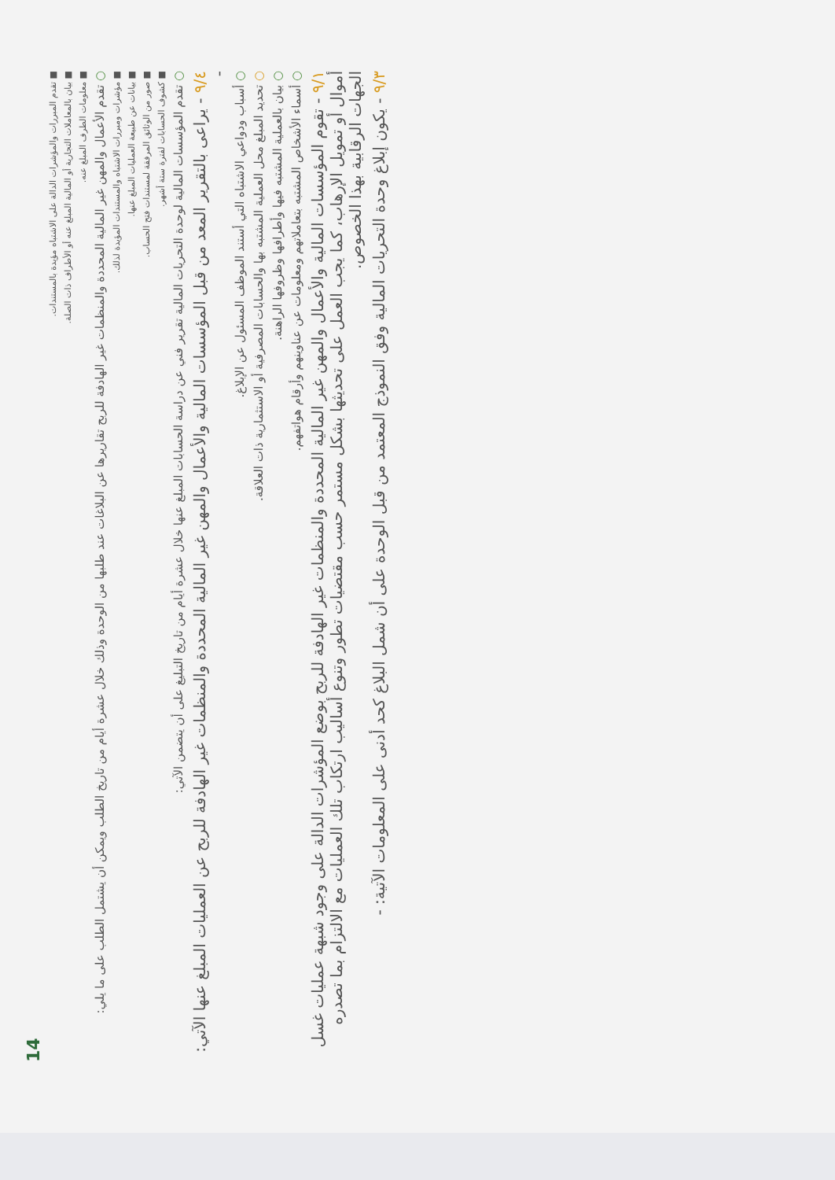14
■ تقدم المبررات والمؤشرات الدالة على الاشتباه مؤيدة بالمستندات.
■ بيان بالمعاملات التجارية أو المالية المبلغ عنه أو الأطراف ذات الصلة.
■ معلومات الطرف المبلغ عنه.
○ تقدم الأعمال والمهن غير المالية المحددة والمنظمات غير الهادفة للربح تقاريرها عن البلاغات عند طلبها من الوحدة وذلك خلال عشرة أيام من تاريخ الطلب ويمكن أن يشتمل الطلب على ما يلي:
■ مؤشرات ومبررات الاشتباه والمستندات المؤيدة لذلك.
■ بيانات عن طبيعة العمليات المبلغ عنها.
■ صور من الوثائق المرفقة لمستندات فتح الحساب.
■ كشوف الحسابات لفترة ستة أشهر.
○ تقدم المؤسسات المالية لوحدة التحريات المالية تقرير فني عن دراسة الحسابات المبلغ عنها خلال عشرة أيام من تاريخ التبليغ على أن يتضمن الآتي:
٩/٤ - يراعى بالتقرير المعد من قبل المؤسسات المالية والأعمال والمهن غير المالية المحددة والمنظمات غير الهادفة للربح عن العمليات المبلغ عنها الآتي: -
○ أسباب ودواعي الاشتباه التي أستند الموظف المسئول عن الإبلاغ.
○ تحديد المبلغ محل العملية المشتبه بها والحسابات المصرفية أو الاستثمارية ذات العلاقة.
○ بيان بالعملية المشتبه فيها وأطرافها وظروفها الراهنة.
○ أسماء الأشخاص المشتبه بتعاملاتهم ومعلومات عن عناوينهم وأرقام هواتفهم.
٩/١ - تقوم المؤسسات المالية والأعمال والمهن غير المالية المحددة والمنظمات غير الهادفة للربح بوضع المؤشرات الدالة على وجود شبهة عمليات غسل أموال أو تمويل الإرهاب، كما يجب العمل على تحديثها بشكل مستمر حسب مقتضيات تطور وتنوع أساليب ارتكاب تلك العمليات مع الالتزام بما تصدره الجهات الرقابية بهذا الخصوص.
٩/٣ - يكون إبلاغ وحدة التحريات المالية وفق النموذج المعتمد من قبل الوحدة على أن شمل البلاغ كحد أدنى على المعلومات الآتية: -